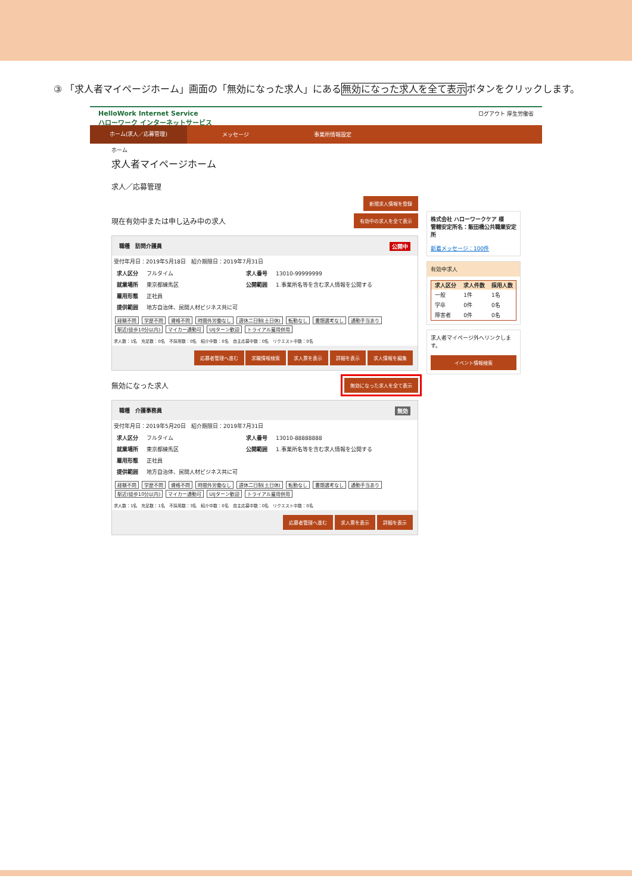③ 「求人者マイページホーム」画面の「無効になった求人」にある無効になった求人を全て表示ボタンをクリックします。
HelloWork Internet Service
ハローワーク インターネットサービス
ログアウト 厚生労働省
ホーム(求人／応募管理)
メッセージ 事業所情報設定
ホーム
求人者マイページホーム
求人／応募管理
新規求人情報を登録
現在有効中または申し込み中の求人
有効中の求人を全て表示
職種　訪問介護員 公開中
受付年月日：2019年5月18日　紹介期限日：2019年7月31日
| 求人区分 | フルタイム | 求人番号 | 13010-99999999 |
| 就業場所 | 東京都練馬区 | 公開範囲 | 1.事業所名等を含む求人情報を公開する |
| 雇用形態 | 正社員 | | |
| 提供範囲 | 地方自治体、民間人材ビジネス共に可 | | |
経験不問 学歴不問 資格不問 時間外労働なし 週休二日制(土日休) 転勤なし 書類選考なし 通勤手当あり 駅近(徒歩10分以内) マイカー通勤可 UIJターン歓迎 トライアル雇用併用
求人数：1名　充足数：0名　不採用数：0名　紹介中数：0名　自主応募中数：0名　リクエスト中数：0名
応募者管理へ進む 求職情報検索 求人票を表示 詳細を表示 求人情報を編集
無効になった求人
無効になった求人を全て表示
職種　介護事務員 無効
受付年月日：2019年5月20日　紹介期限日：2019年7月31日
| 求人区分 | フルタイム | 求人番号 | 13010-88888888 |
| 就業場所 | 東京都練馬区 | 公開範囲 | 1.事業所名等を含む求人情報を公開する |
| 雇用形態 | 正社員 | | |
| 提供範囲 | 地方自治体、民間人材ビジネス共に可 | | |
経験不問 学歴不問 資格不問 時間外労働なし 週休二日制(土日休) 転勤なし 書類選考なし 通勤手当あり 駅近(徒歩10分以内) マイカー通勤可 UIJターン歓迎 トライアル雇用併用
求人数：1名　充足数：1名　不採用数：3名　紹介中数：0名　自主応募中数：0名　リクエスト中数：0名
応募者管理へ進む 求人票を表示 詳細を表示
株式会社 ハローワークケア 様
管轄安定所名：飯田橋公共職業安定所
新着メッセージ：100件
有効中求人
| 求人区分 | 求人件数 | 採用人数 |
| --- | --- | --- |
| 一般 | 1件 | 1名 |
| 学卒 | 0件 | 0名 |
| 障害者 | 0件 | 0名 |
求人者マイページ外へリンクします。
イベント情報検索